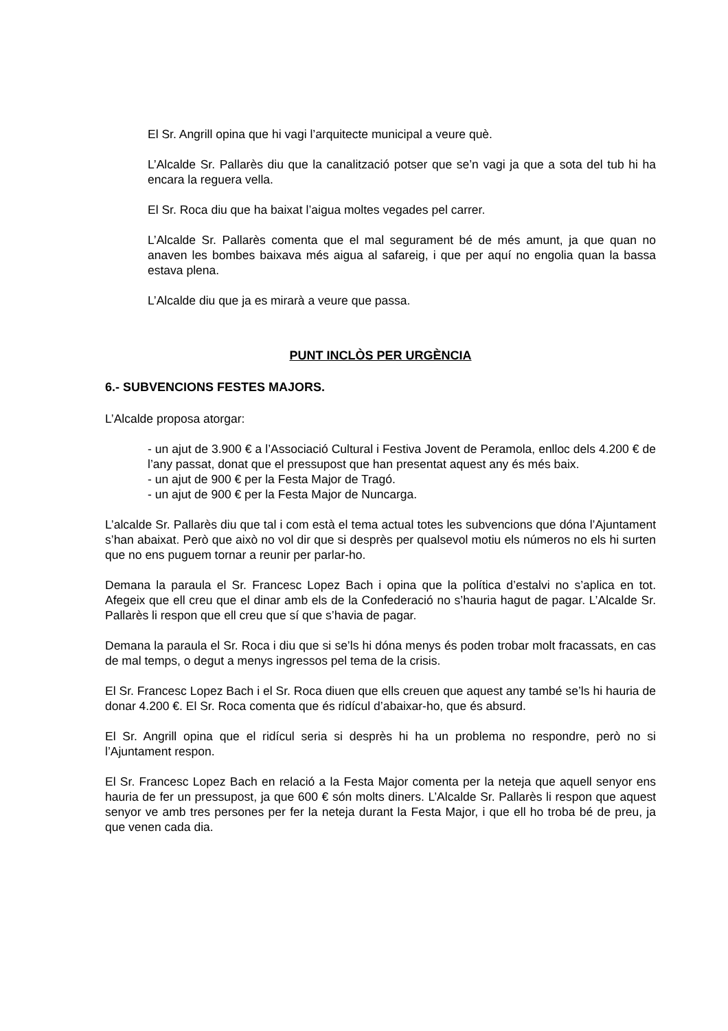El Sr. Angrill opina que hi vagi l’arquitecte municipal a veure què.
L’Alcalde Sr. Pallarès diu que la canalització potser que se’n vagi ja que a sota del tub hi ha encara la reguera vella.
El Sr. Roca diu que ha baixat l’aigua moltes vegades pel carrer.
L’Alcalde Sr. Pallarès comenta que el mal segurament bé de més amunt, ja que quan no anaven les bombes baixava més aigua al safareig, i que per aquí no engolia quan la bassa estava plena.
L’Alcalde diu que ja es mirarà a veure que passa.
PUNT INCLÒS PER URGÈNCIA
6.- SUBVENCIONS FESTES MAJORS.
L’Alcalde proposa atorgar:
- un ajut de 3.900 € a l’Associació Cultural i Festiva Jovent de Peramola, enlloc dels 4.200 € de l’any passat, donat que el pressupost que han presentat aquest any és més baix.
- un ajut de 900 € per la Festa Major de Tragó.
- un ajut de 900 € per la Festa Major de Nuncarga.
L’alcalde Sr. Pallarès diu que tal i com està el tema actual totes les subvencions que dóna l’Ajuntament s’han abaixat. Però que això no vol dir que si desprès per qualsevol motiu els números no els hi surten que no ens puguem tornar a reunir per parlar-ho.
Demana la paraula el Sr. Francesc Lopez Bach i opina que la política d’estalvi no s’aplica en tot. Afegeix que ell creu que el dinar amb els de la Confederació no s’hauria hagut de pagar. L’Alcalde Sr. Pallarès li respon que ell creu que sí que s’havia de pagar.
Demana la paraula el Sr. Roca i diu que si se’ls hi dóna menys és poden trobar molt fracassats, en cas de mal temps, o degut a menys ingressos pel tema de la crisis.
El Sr. Francesc Lopez Bach i el Sr. Roca diuen que ells creuen que aquest any també se’ls hi hauria de donar 4.200 €. El Sr. Roca comenta que és ridícul d’abaixar-ho, que és absurd.
El Sr. Angrill opina que el ridícul seria si desprès hi ha un problema no respondre, però no si l’Ajuntament respon.
El Sr. Francesc Lopez Bach en relació a la Festa Major comenta per la neteja que aquell senyor ens hauria de fer un pressupost, ja que 600 € són molts diners. L’Alcalde Sr. Pallarès li respon que aquest senyor ve amb tres persones per fer la neteja durant la Festa Major, i que ell ho troba bé de preu, ja que venen cada dia.